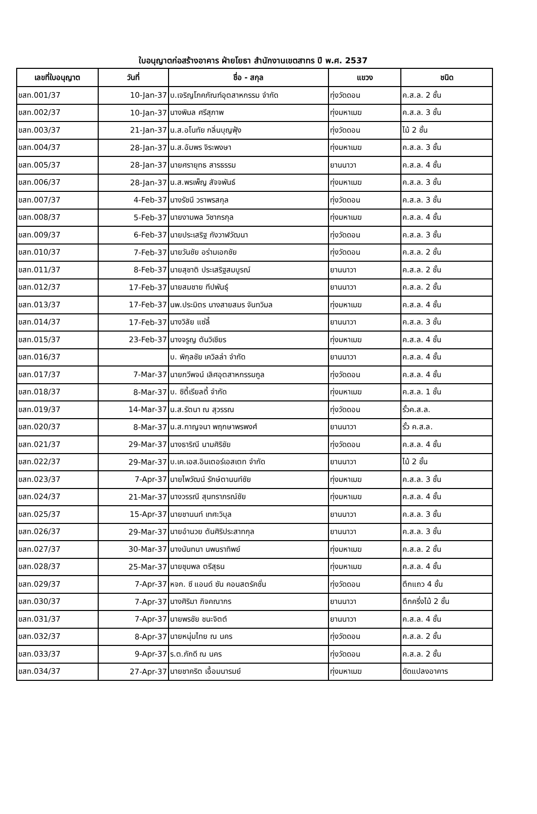ใบอนุญาตก่อสร้างอาคาร ฝ่ายโยธา สำนักงานเขตสาทร ปี พ.ศ. 2537
| เลขที่ใบอนุญาต | วันที่ | ชื่อ - สกุล | แขวง | ชนิด |
| --- | --- | --- | --- | --- |
| ขสท.001/37 | 10-Jan-37 | บ.เจริญโภคภัณฑ์อุตสาหกรรม จำกัด | ทุ่งวัดดอน | ค.ส.ล. 2 ชั้น |
| ขสท.002/37 | 10-Jan-37 | นางพิมล ศรีสุภาพ | ทุ่งมหาเมฆ | ค.ส.ล. 3 ชั้น |
| ขสท.003/37 | 21-Jan-37 | น.ส.อโนทัย กลิ่นบุญฟุ้ง | ทุ่งวัดดอน | ไม้ 2 ชั้น |
| ขสท.004/37 | 28-Jan-37 | น.ส.อัมพร จิระพงษา | ทุ่งมหาเมฆ | ค.ส.ล. 3 ชั้น |
| ขสท.005/37 | 28-Jan-37 | นายศรายุทธ สารธรรม | ยานนาวา | ค.ส.ล. 4 ชั้น |
| ขสท.006/37 | 28-Jan-37 | น.ส.พรเพ็ญ สัจจพันธ์ | ทุ่งมหาเมฆ | ค.ส.ล. 3 ชั้น |
| ขสท.007/37 | 4-Feb-37 | นางรัชนี วราพรสกุล | ทุ่งวัดดอน | ค.ส.ล. 3 ชั้น |
| ขสท.008/37 | 5-Feb-37 | นายงามพล วิชากรกุล | ทุ่งมหาเมฆ | ค.ส.ล. 4 ชั้น |
| ขสท.009/37 | 6-Feb-37 | นายประเสริฐ กังวาฬวัฒนา | ทุ่งวัดดอน | ค.ส.ล. 3 ชั้น |
| ขสท.010/37 | 7-Feb-37 | นายวันชัย อร่ามเอกชัย | ทุ่งวัดดอน | ค.ส.ล. 2 ชั้น |
| ขสท.011/37 | 8-Feb-37 | นายสุชาติ ประเสริฐสมบูรณ์ | ยานนาวา | ค.ส.ล. 2 ชั้น |
| ขสท.012/37 | 17-Feb-37 | นายสมชาย ทีปพันธุ์ | ยานนาวา | ค.ส.ล. 2 ชั้น |
| ขสท.013/37 | 17-Feb-37 | นพ.ประมิตร นางสายสมร จันทวิมล | ทุ่งมหาเมฆ | ค.ส.ล. 4 ชั้น |
| ขสท.014/37 | 17-Feb-37 | นางวิลัย แซ่ลี้ | ยานนาวา | ค.ส.ล. 3 ชั้น |
| ขสท.015/37 | 23-Feb-37 | นางจรูญ ตันวิเชียร | ทุ่งมหาเมฆ | ค.ส.ล. 4 ชั้น |
| ขสท.016/37 | | บ. พิกุลชัย เควิลล่า จำกัด | ยานนาวา | ค.ส.ล. 4 ชั้น |
| ขสท.017/37 | 7-Mar-37 | นายกวีพจน์ เลิศอุตสาหกรรมกูล | ทุ่งวัดดอน | ค.ส.ล. 4 ชั้น |
| ขสท.018/37 | 8-Mar-37 | บ. ซิตี้เรียลตี้ จำกัด | ทุ่งมหาเมฆ | ค.ส.ล. 1 ชั้น |
| ขสท.019/37 | 14-Mar-37 | น.ส.รัตนา ณ สุวรรณ | ทุ่งวัดดอน | รั้วค.ส.ล. |
| ขสท.020/37 | 8-Mar-37 | น.ส.กาญจนา พฤกษาพรพงศ์ | ยานนาวา | รั้ว ค.ส.ล. |
| ขสท.021/37 | 29-Mar-37 | นางธาริณี นามศิริชัย | ทุ่งวัดดอน | ค.ส.ล. 4 ชั้น |
| ขสท.022/37 | 29-Mar-37 | บ.เค.เอส.อินเตอร์เอสเตท จำกัด | ยานนาวา | ไม้ 2 ชั้น |
| ขสท.023/37 | 7-Apr-37 | นายไพวัฒน์ รักษ์ตานนท์ชัย | ทุ่งมหาเมฆ | ค.ส.ล. 3 ชั้น |
| ขสท.024/37 | 21-Mar-37 | นางวรรณี สุนทราภรณ์ชัย | ทุ่งมหาเมฆ | ค.ส.ล. 4 ชั้น |
| ขสท.025/37 | 15-Apr-37 | นายชานนท์ เทศะวิบุล | ยานนาวา | ค.ส.ล. 3 ชั้น |
| ขสท.026/37 | 29-Mar-37 | นายอำนวย ตันศิริประสาทกุล | ยานนาวา | ค.ส.ล. 3 ชั้น |
| ขสท.027/37 | 30-Mar-37 | นางนันทนา นพนราทิพย์ | ทุ่งมหาเมฆ | ค.ส.ล. 2 ชั้น |
| ขสท.028/37 | 25-Mar-37 | นายชุมพล ตรีสุธน | ทุ่งมหาเมฆ | ค.ส.ล. 4 ชั้น |
| ขสท.029/37 | 7-Apr-37 | หจก. ซี แอนด์ ซัน คอนสตรัคชั่น | ทุ่งวัดดอน | ตึกแถว 4 ชั้น |
| ขสท.030/37 | 7-Apr-37 | นางศิริมา กิจคณากร | ยานนาวา | ตึกครึ่งไม้ 2 ชั้น |
| ขสท.031/37 | 7-Apr-37 | นายพรชัย ชนะจิตต์ | ยานนาวา | ค.ส.ล. 4 ชั้น |
| ขสท.032/37 | 8-Apr-37 | นายหนุ่มไทย ณ นคร | ทุ่งวัดดอน | ค.ส.ล. 2 ชั้น |
| ขสท.033/37 | 9-Apr-37 | ร.ต.ภักดี ณ นคร | ทุ่งวัดดอน | ค.ส.ล. 2 ชั้น |
| ขสท.034/37 | 27-Apr-37 | นายชาคริต เอื้อมนารมย์ | ทุ่งมหาเมฆ | ดัดแปลงอาคาร |